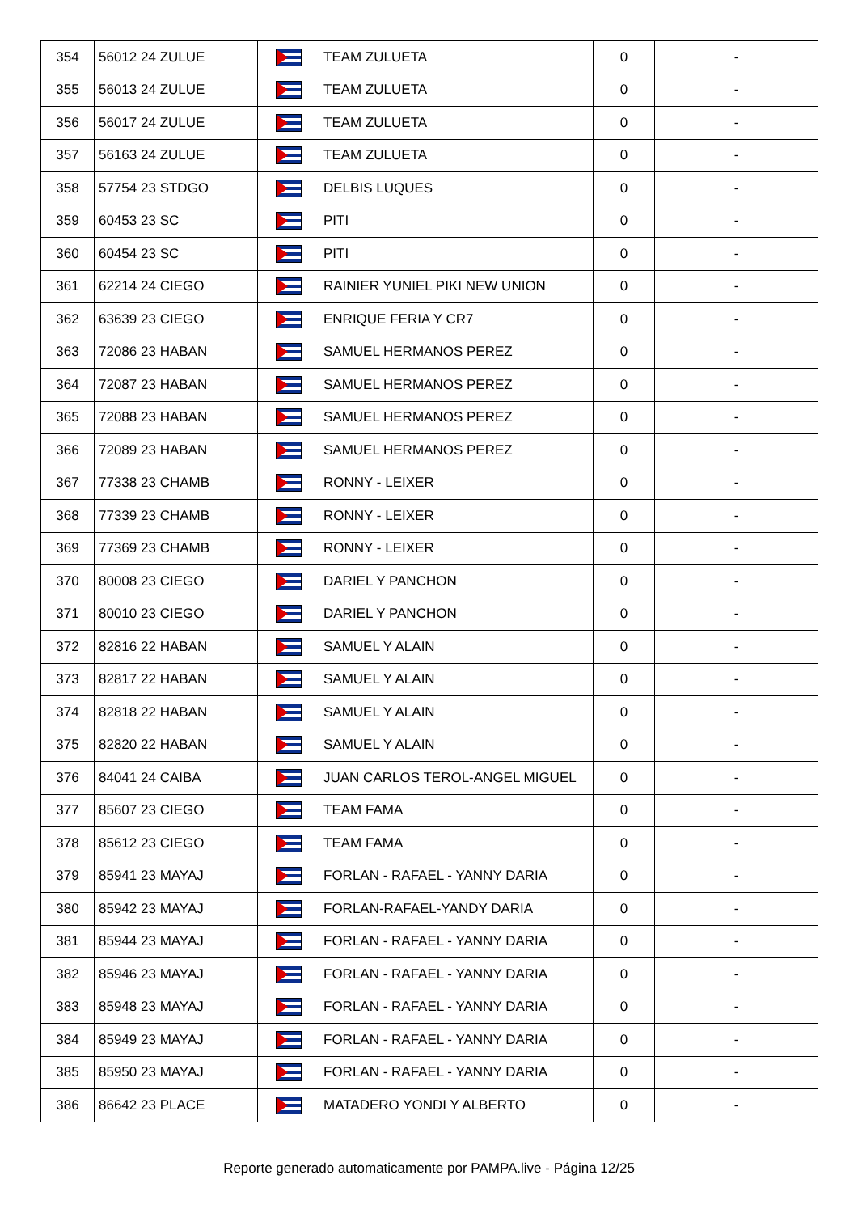| 354 | 56012 24 ZULUE | | TEAM ZULUETA | 0 | - |
| 355 | 56013 24 ZULUE | | TEAM ZULUETA | 0 | - |
| 356 | 56017 24 ZULUE | | TEAM ZULUETA | 0 | - |
| 357 | 56163 24 ZULUE | | TEAM ZULUETA | 0 | - |
| 358 | 57754 23 STDGO | | DELBIS LUQUES | 0 | - |
| 359 | 60453 23 SC | | PITI | 0 | - |
| 360 | 60454 23 SC | | PITI | 0 | - |
| 361 | 62214 24 CIEGO | | RAINIER YUNIEL PIKI NEW UNION | 0 | - |
| 362 | 63639 23 CIEGO | | ENRIQUE FERIA Y CR7 | 0 | - |
| 363 | 72086 23 HABAN | | SAMUEL HERMANOS PEREZ | 0 | - |
| 364 | 72087 23 HABAN | | SAMUEL HERMANOS PEREZ | 0 | - |
| 365 | 72088 23 HABAN | | SAMUEL HERMANOS PEREZ | 0 | - |
| 366 | 72089 23 HABAN | | SAMUEL HERMANOS PEREZ | 0 | - |
| 367 | 77338 23 CHAMB | | RONNY - LEIXER | 0 | - |
| 368 | 77339 23 CHAMB | | RONNY - LEIXER | 0 | - |
| 369 | 77369 23 CHAMB | | RONNY - LEIXER | 0 | - |
| 370 | 80008 23 CIEGO | | DARIEL Y PANCHON | 0 | - |
| 371 | 80010 23 CIEGO | | DARIEL Y PANCHON | 0 | - |
| 372 | 82816 22 HABAN | | SAMUEL Y ALAIN | 0 | - |
| 373 | 82817 22 HABAN | | SAMUEL Y ALAIN | 0 | - |
| 374 | 82818 22 HABAN | | SAMUEL Y ALAIN | 0 | - |
| 375 | 82820 22 HABAN | | SAMUEL Y ALAIN | 0 | - |
| 376 | 84041 24 CAIBA | | JUAN CARLOS TEROL-ANGEL MIGUEL | 0 | - |
| 377 | 85607 23 CIEGO | | TEAM FAMA | 0 | - |
| 378 | 85612 23 CIEGO | | TEAM FAMA | 0 | - |
| 379 | 85941 23 MAYAJ | | FORLAN - RAFAEL - YANNY DARIA | 0 | - |
| 380 | 85942 23 MAYAJ | | FORLAN-RAFAEL-YANDY DARIA | 0 | - |
| 381 | 85944 23 MAYAJ | | FORLAN - RAFAEL - YANNY DARIA | 0 | - |
| 382 | 85946 23 MAYAJ | | FORLAN - RAFAEL - YANNY DARIA | 0 | - |
| 383 | 85948 23 MAYAJ | | FORLAN - RAFAEL - YANNY DARIA | 0 | - |
| 384 | 85949 23 MAYAJ | | FORLAN - RAFAEL - YANNY DARIA | 0 | - |
| 385 | 85950 23 MAYAJ | | FORLAN - RAFAEL - YANNY DARIA | 0 | - |
| 386 | 86642 23 PLACE | | MATADERO YONDI Y ALBERTO | 0 | - |
Reporte generado automaticamente por PAMPA.live - Página 12/25